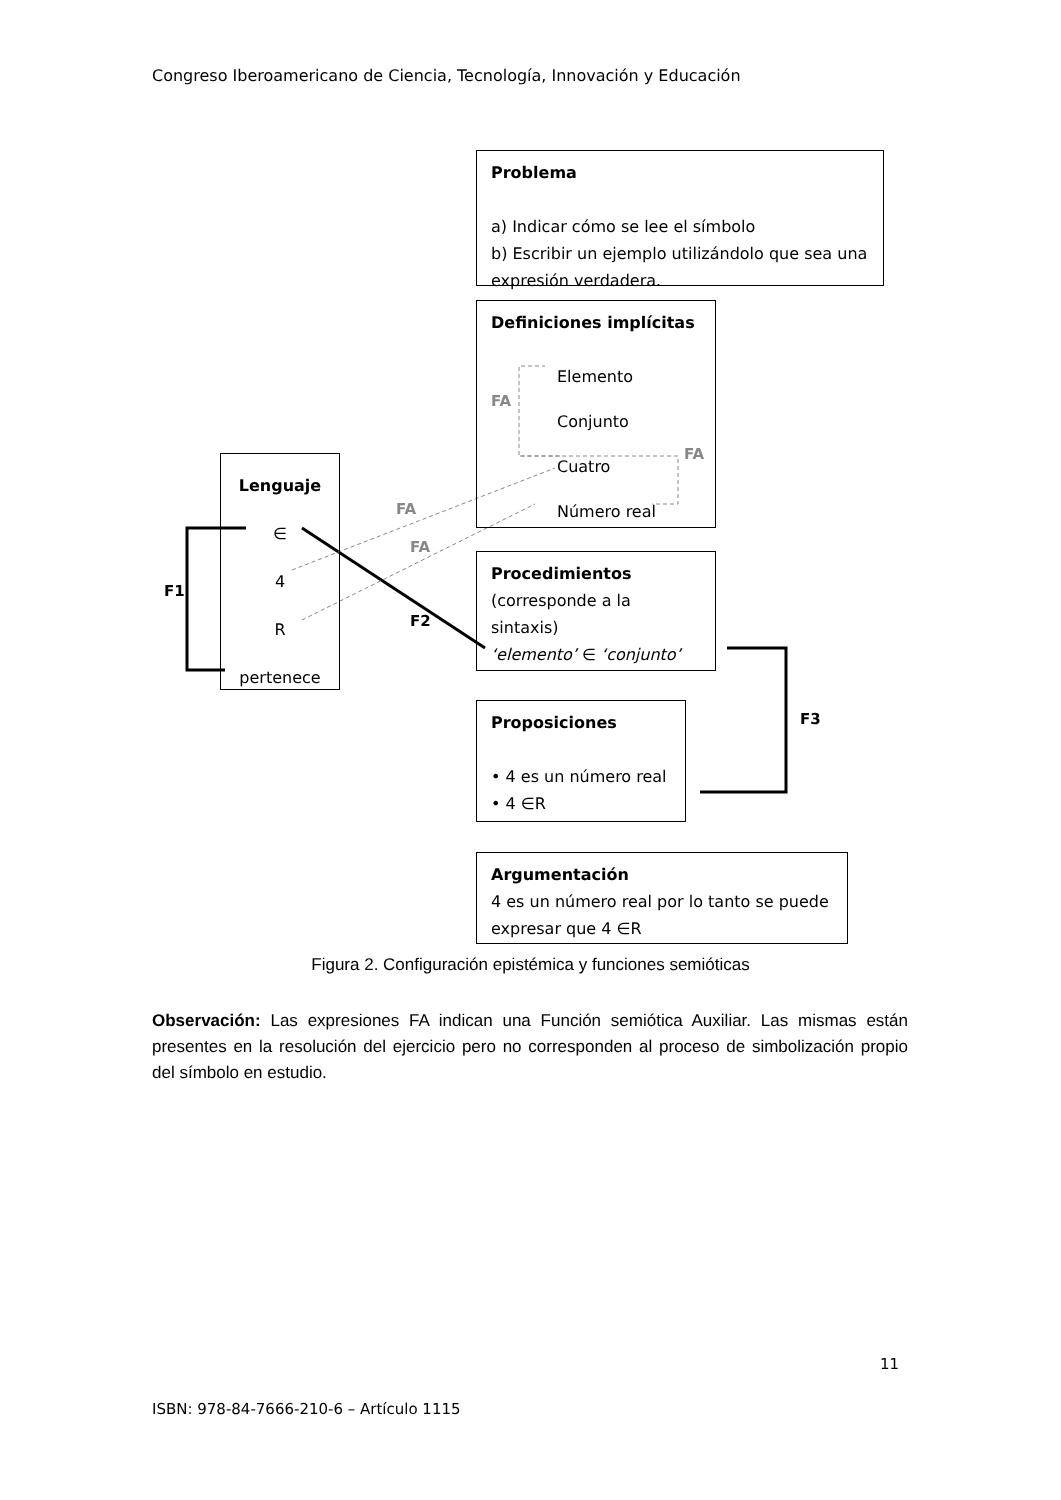Congreso Iberoamericano de Ciencia, Tecnología, Innovación y Educación
Problema
a) Indicar cómo se lee el símbolo
b) Escribir un ejemplo utilizándolo que sea una expresión verdadera.
Definiciones implícitas
Elemento
Conjunto
Cuatro
Número real
Lenguaje
∈
4
R
pertenece
Procedimientos
(corresponde a la sintaxis)
‘elemento’ ∈ ‘conjunto’
Proposiciones
• 4 es un número real
• 4 ∈R
Argumentación
4 es un número real por lo tanto se puede expresar que 4 ∈R
FA
FA
FA
FA
F1
F2
F3
Figura 2. Configuración epistémica y funciones semióticas
Observación: Las expresiones FA indican una Función semiótica Auxiliar. Las mismas están presentes en la resolución del ejercicio pero no corresponden al proceso de simbolización propio del símbolo en estudio.
11
ISBN: 978-84-7666-210-6 – Artículo 1115